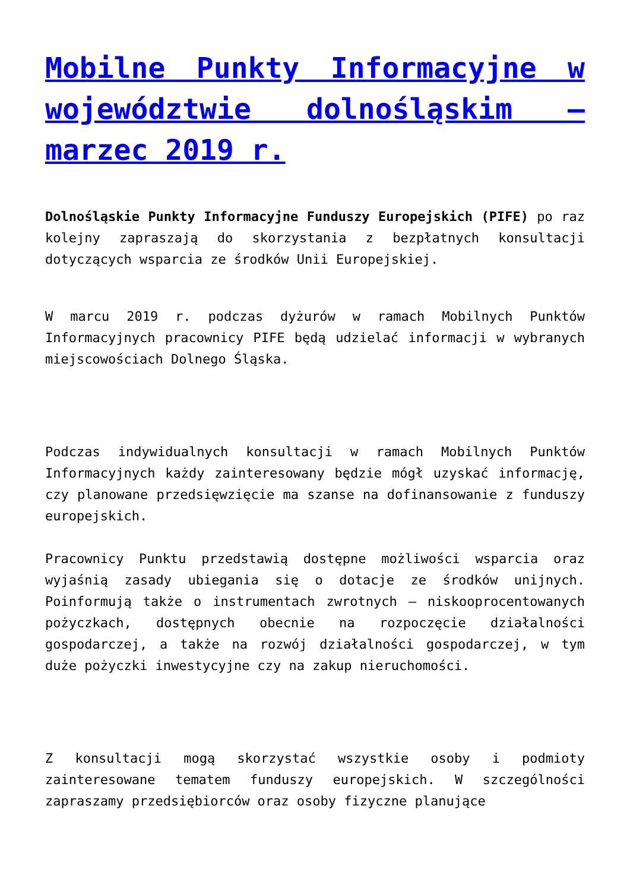Mobilne Punkty Informacyjne w województwie dolnośląskim – marzec 2019 r.
Dolnośląskie Punkty Informacyjne Funduszy Europejskich (PIFE) po raz kolejny zapraszają do skorzystania z bezpłatnych konsultacji dotyczących wsparcia ze środków Unii Europejskiej.
W marcu 2019 r. podczas dyżurów w ramach Mobilnych Punktów Informacyjnych pracownicy PIFE będą udzielać informacji w wybranych miejscowościach Dolnego Śląska.
Podczas indywidualnych konsultacji w ramach Mobilnych Punktów Informacyjnych każdy zainteresowany będzie mógł uzyskać informację, czy planowane przedsięwzięcie ma szanse na dofinansowanie z funduszy europejskich.
Pracownicy Punktu przedstawią dostępne możliwości wsparcia oraz wyjaśnią zasady ubiegania się o dotacje ze środków unijnych. Poinformują także o instrumentach zwrotnych – niskooprocentowanych pożyczkach, dostępnych obecnie na rozpoczęcie działalności gospodarczej, a także na rozwój działalności gospodarczej, w tym duże pożyczki inwestycyjne czy na zakup nieruchomości.
Z konsultacji mogą skorzystać wszystkie osoby i podmioty zainteresowane tematem funduszy europejskich. W szczególności zapraszamy przedsiębiorców oraz osoby fizyczne planujące